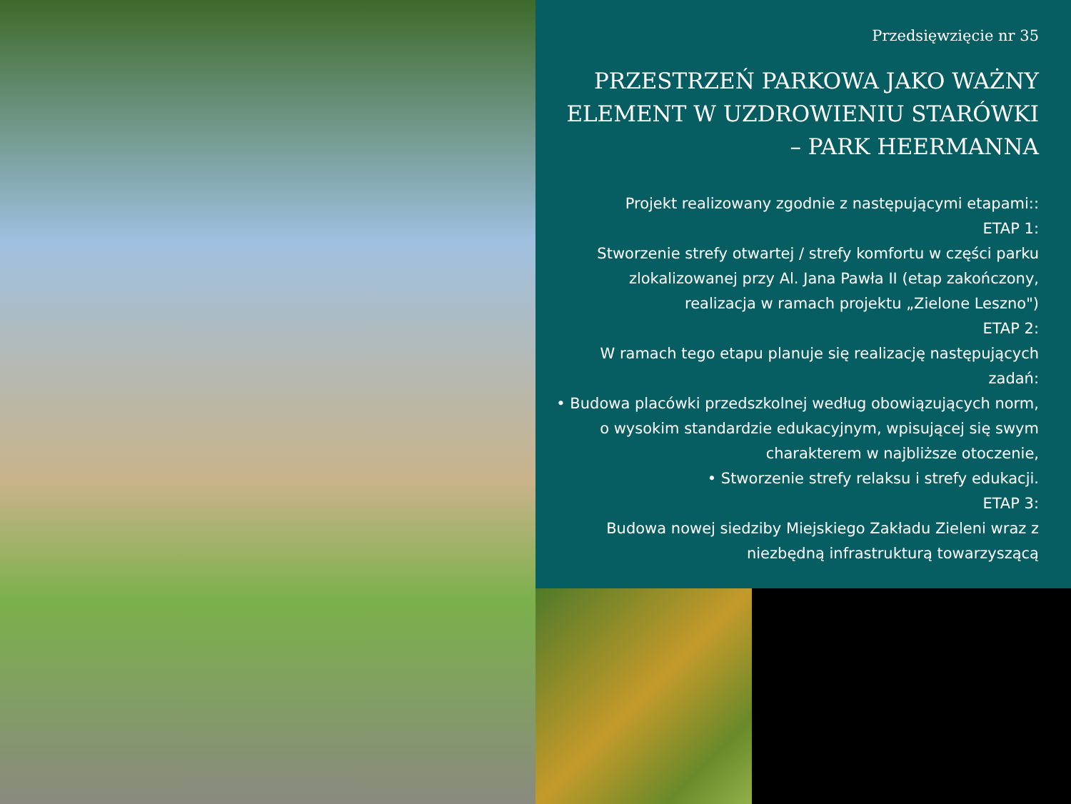Przedsięwzięcie nr 35
PRZESTRZEŃ PARKOWA JAKO WAŻNY ELEMENT W UZDROWIENIU STARÓWKI – PARK HEERMANNA
Projekt realizowany zgodnie z następującymi etapami::
ETAP 1:
Stworzenie strefy otwartej / strefy komfortu w części parku zlokalizowanej przy Al. Jana Pawła II (etap zakończony, realizacja w ramach projektu „Zielone Leszno")
ETAP 2:
W ramach tego etapu planuje się realizację następujących zadań:
• Budowa placówki przedszkolnej według obowiązujących norm, o wysokim standardzie edukacyjnym, wpisującej się swym charakterem w najbliższe otoczenie,
• Stworzenie strefy relaksu i strefy edukacji.
ETAP 3:
Budowa nowej siedziby Miejskiego Zakładu Zieleni wraz z niezbędną infrastrukturą towarzyszącą